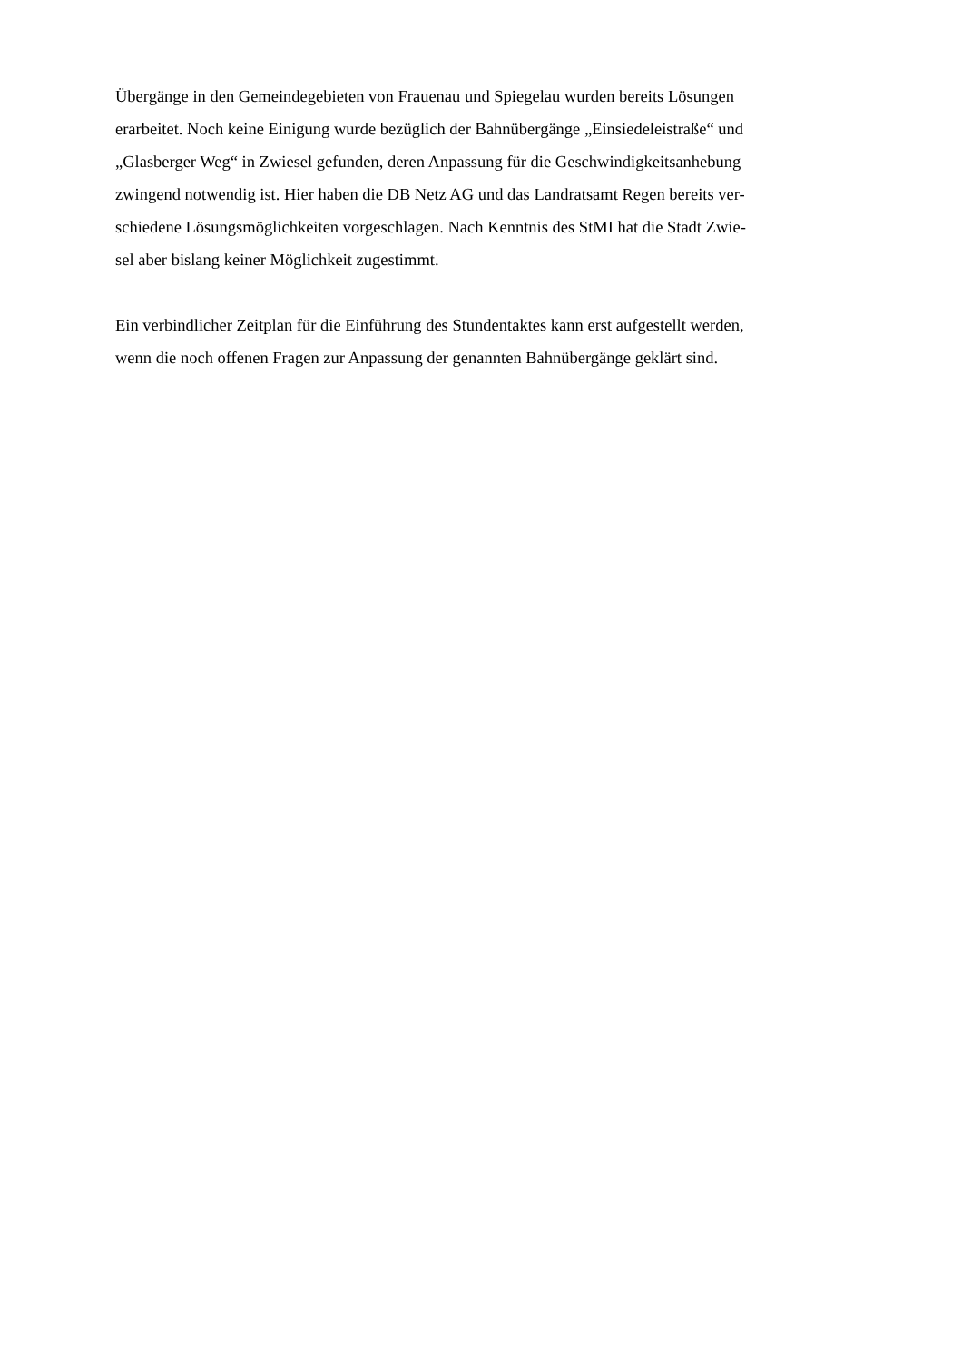Übergänge in den Gemeindegebieten von Frauenau und Spiegelau wurden bereits Lösungen
erarbeitet. Noch keine Einigung wurde bezüglich der Bahnübergänge „Einsiedeleistraße“ und
„Glasberger Weg“ in Zwiesel gefunden, deren Anpassung für die Geschwindigkeitsanhebung
zwingend notwendig ist. Hier haben die DB Netz AG und das Landratsamt Regen bereits ver-
schiedene Lösungsmöglichkeiten vorgeschlagen. Nach Kenntnis des StMI hat die Stadt Zwie-
sel aber bislang keiner Möglichkeit zugestimmt.
Ein verbindlicher Zeitplan für die Einführung des Stundentaktes kann erst aufgestellt werden,
wenn die noch offenen Fragen zur Anpassung der genannten Bahnübergänge geklärt sind.